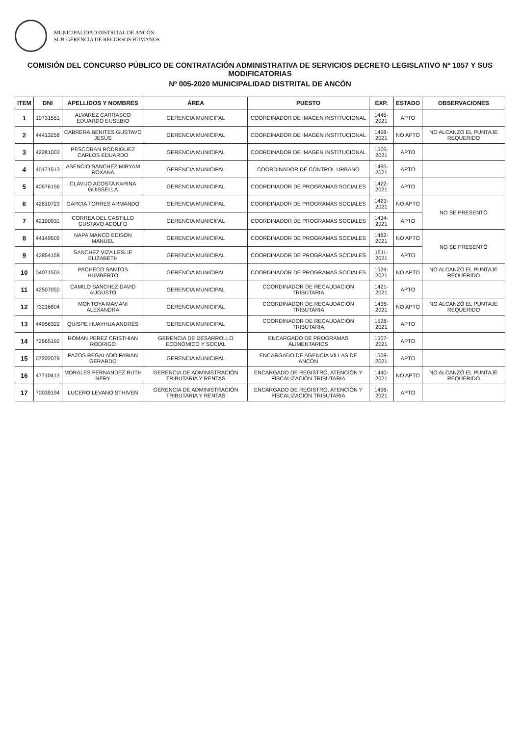MUNICIPALIDAD DISTRITAL DE ANCÓN
SUB-GERENCIA DE RECURSOS HUMANOS
COMISIÓN DEL CONCURSO PÚBLICO DE CONTRATACIÓN ADMINISTRATIVA DE SERVICIOS DECRETO LEGISLATIVO Nº 1057 Y SUS MODIFICATORIAS
Nº 005-2020 MUNICIPALIDAD DISTRITAL DE ANCÓN
| ITEM | DNI | APELLIDOS Y NOMBRES | ÁREA | PUESTO | EXP. | ESTADO | OBSERVACIONES |
| --- | --- | --- | --- | --- | --- | --- | --- |
| 1 | 10731551 | ALVAREZ CARRASCO EDUARDO EUSEBIO | GERENCIA MUNICIPAL | COORDINADOR DE IMAGEN INSTITUCIONAL | 1445-2021 | APTO | |
| 2 | 44413258 | CABRERA BENITES GUSTAVO JESÚS | GERENCIA MUNICIPAL | COORDINADOR DE IMAGEN INSTITUCIONAL | 1498-2021 | NO APTO | NO ALCANZÓ EL PUNTAJE REQUERIDO |
| 3 | 42281003 | PESCORAN RODRIGUEZ CARLOS EDUARDO | GERENCIA MUNICIPAL | COORDINADOR DE IMAGEN INSTITUCIONAL | 1505-2021 | APTO | |
| 4 | 40171513 | ASENCIO SANCHEZ MIRYAM ROXANA | GERENCIA MUNICIPAL | COORDINADOR DE CONTROL URBANO | 1495-2021 | APTO | |
| 5 | 40576156 | CLAVIJO ACOSTA KARINA GUISSELLA | GERENCIA MUNICIPAL | COORDINADOR DE PROGRAMAS SOCIALES | 1422-2021 | APTO | |
| 6 | 42810723 | GARCIA TORRES ARMANDO | GERENCIA MUNICIPAL | COORDINADOR DE PROGRAMAS SOCIALES | 1423-2021 | NO APTO | NO SE PRESENTÓ |
| 7 | 42190931 | CORREA DEL CASTILLO GUSTAVO ADOLFO | GERENCIA MUNICIPAL | COORDINADOR DE PROGRAMAS SOCIALES | 1434-2021 | APTO | |
| 8 | 44149509 | NAPA MANCO EDISON MANUEL | GERENCIA MUNICIPAL | COORDINADOR DE PROGRAMAS SOCIALES | 1482-2021 | NO APTO | NO SE PRESENTÓ |
| 9 | 42854158 | SANCHEZ VIZA LESLIE ELIZABETH | GERENCIA MUNICIPAL | COORDINADOR DE PROGRAMAS SOCIALES | 1511-2021 | APTO | |
| 10 | 04071503 | PACHECO SANTOS HUMBERTO | GERENCIA MUNICIPAL | COORDINADOR DE PROGRAMAS SOCIALES | 1529-2021 | NO APTO | NO ALCANZÓ EL PUNTAJE REQUERIDO |
| 11 | 42507050 | CAMILO SANCHEZ DAVID AUGUSTO | GERENCIA MUNICIPAL | COORDINADOR DE RECAUDACIÓN TRIBUTARIA | 1421-2021 | APTO | |
| 12 | 73216804 | MONTOYA MAMANI ALEXANDRA | GERENCIA MUNICIPAL | COORDINADOR DE RECAUDACIÓN TRIBUTARIA | 1436-2021 | NO APTO | NO ALCANZÓ EL PUNTAJE REQUERIDO |
| 13 | 44956322 | QUISPE HUAYHUA ANDRÉS | GERENCIA MUNICIPAL | COORDINADOR DE RECAUDACIÓN TRIBUTARIA | 1528-2021 | APTO | |
| 14 | 72565192 | ROMAN PEREZ CRISTHIAN RODRIGO | GERENCIA DE DESARROLLO ECONÓMICO Y SOCIAL | ENCARGADO DE PROGRAMAS ALIMENTARIOS | 1507-2021 | APTO | |
| 15 | 07202079 | PAZOS REGALADO FABIAN GERARDO | GERENCIA MUNICIPAL | ENCARGADO DE AGENCIA VILLAS DE ANCÓN | 1508-2021 | APTO | |
| 16 | 47710413 | MORALES FERNANDEZ RUTH NERY | GERENCIA DE ADMINISTRACIÓN TRIBUTARIA Y RENTAS | ENCARGADO DE REGISTRO, ATENCIÓN Y FISCALIZACIÓN TRIBUTARIA | 1440-2021 | NO APTO | NO ALCANZÓ EL PUNTAJE REQUERIDO |
| 17 | 70039194 | LUCERO LEVANO STHIVEN | GERENCIA DE ADMINISTRACIÓN TRIBUTARIA Y RENTAS | ENCARGADO DE REGISTRO, ATENCIÓN Y FISCALIZACIÓN TRIBUTARIA | 1496-2021 | APTO | |